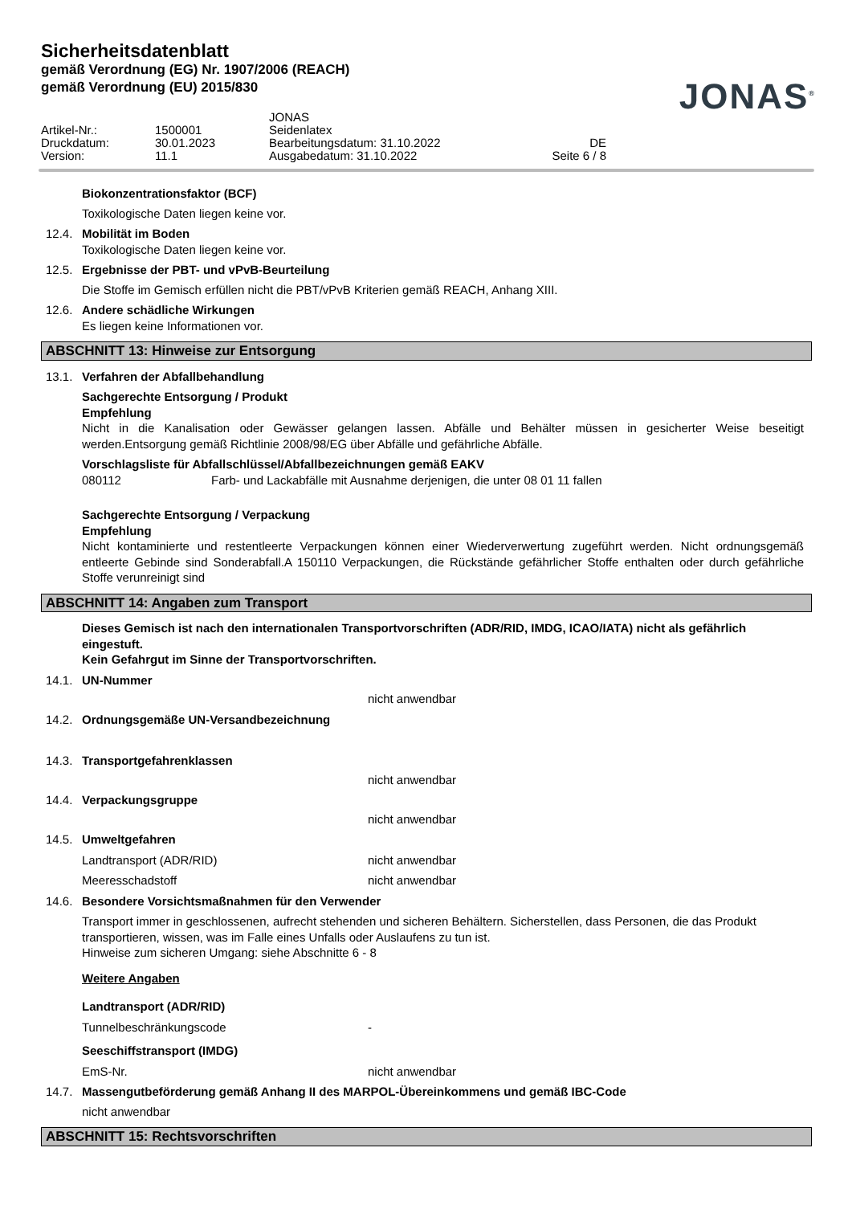Sicherheitsdatenblatt
gemäß Verordnung (EG) Nr. 1907/2006 (REACH)
gemäß Verordnung (EU) 2015/830
JONAS<sup>®</sup>
| | | JONAS | |
| Artikel-Nr.: | 1500001 | Seidenlatex | |
| Druckdatum: | 30.01.2023 | Bearbeitungsdatum: 31.10.2022 | DE |
| Version: | 11.1 | Ausgabedatum: 31.10.2022 | Seite 6 / 8 |
Biokonzentrationsfaktor (BCF)
Toxikologische Daten liegen keine vor.
12.4. Mobilität im Boden
Toxikologische Daten liegen keine vor.
12.5. Ergebnisse der PBT- und vPvB-Beurteilung
Die Stoffe im Gemisch erfüllen nicht die PBT/vPvB Kriterien gemäß REACH, Anhang XIII.
12.6. Andere schädliche Wirkungen
Es liegen keine Informationen vor.
ABSCHNITT 13: Hinweise zur Entsorgung
13.1. Verfahren der Abfallbehandlung
Sachgerechte Entsorgung / Produkt
Empfehlung
Nicht in die Kanalisation oder Gewässer gelangen lassen. Abfälle und Behälter müssen in gesicherter Weise beseitigt werden.Entsorgung gemäß Richtlinie 2008/98/EG über Abfälle und gefährliche Abfälle.
Vorschlagsliste für Abfallschlüssel/Abfallbezeichnungen gemäß EAKV
080112 Farb- und Lackabfälle mit Ausnahme derjenigen, die unter 08 01 11 fallen
Sachgerechte Entsorgung / Verpackung
Empfehlung
Nicht kontaminierte und restentleerte Verpackungen können einer Wiederverwertung zugeführt werden. Nicht ordnungsgemäß entleerte Gebinde sind Sonderabfall.A 150110 Verpackungen, die Rückstände gefährlicher Stoffe enthalten oder durch gefährliche Stoffe verunreinigt sind
ABSCHNITT 14: Angaben zum Transport
Dieses Gemisch ist nach den internationalen Transportvorschriften (ADR/RID, IMDG, ICAO/IATA) nicht als gefährlich eingestuft.
Kein Gefahrgut im Sinne der Transportvorschriften.
14.1. UN-Nummer
nicht anwendbar
14.2. Ordnungsgemäße UN-Versandbezeichnung
14.3. Transportgefahrenklassen
nicht anwendbar
14.4. Verpackungsgruppe
nicht anwendbar
14.5. Umweltgefahren
Landtransport (ADR/RID) nicht anwendbar
Meeresschadstoff nicht anwendbar
14.6. Besondere Vorsichtsmaßnahmen für den Verwender
Transport immer in geschlossenen, aufrecht stehenden und sicheren Behältern. Sicherstellen, dass Personen, die das Produkt transportieren, wissen, was im Falle eines Unfalls oder Auslaufens zu tun ist.
Hinweise zum sicheren Umgang: siehe Abschnitte 6 - 8
Weitere Angaben
Landtransport (ADR/RID)
Tunnelbeschränkungscode -
Seeschiffstransport (IMDG)
EmS-Nr. nicht anwendbar
14.7. Massengutbeförderung gemäß Anhang II des MARPOL-Übereinkommens und gemäß IBC-Code
nicht anwendbar
ABSCHNITT 15: Rechtsvorschriften